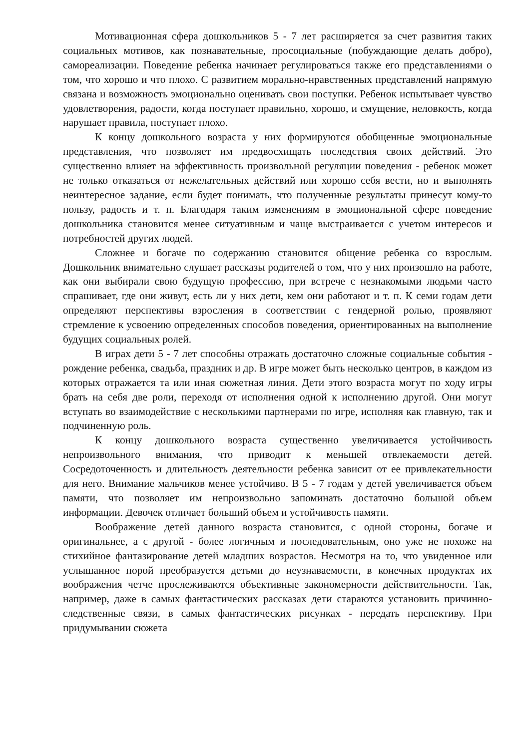Мотивационная сфера дошкольников 5 - 7 лет расширяется за счет развития таких социальных мотивов, как познавательные, просоциальные (побуждающие делать добро), самореализации. Поведение ребенка начинает регулироваться также его представлениями о том, что хорошо и что плохо. С развитием морально-нравственных представлений напрямую связана и возможность эмоционально оценивать свои поступки. Ребенок испытывает чувство удовлетворения, радости, когда поступает правильно, хорошо, и смущение, неловкость, когда нарушает правила, поступает плохо.
К концу дошкольного возраста у них формируются обобщенные эмоциональные представления, что позволяет им предвосхищать последствия своих действий. Это существенно влияет на эффективность произвольной регуляции поведения - ребенок может не только отказаться от нежелательных действий или хорошо себя вести, но и выполнять неинтересное задание, если будет понимать, что полученные результаты принесут кому-то пользу, радость и т. п. Благодаря таким изменениям в эмоциональной сфере поведение дошкольника становится менее ситуативным и чаще выстраивается с учетом интересов и потребностей других людей.
Сложнее и богаче по содержанию становится общение ребенка со взрослым. Дошкольник внимательно слушает рассказы родителей о том, что у них произошло на работе, как они выбирали свою будущую профессию, при встрече с незнакомыми людьми часто спрашивает, где они живут, есть ли у них дети, кем они работают и т. п. К семи годам дети определяют перспективы взросления в соответствии с гендерной ролью, проявляют стремление к усвоению определенных способов поведения, ориентированных на выполнение будущих социальных ролей.
В играх дети 5 - 7 лет способны отражать достаточно сложные социальные события - рождение ребенка, свадьба, праздник и др. В игре может быть несколько центров, в каждом из которых отражается та или иная сюжетная линия. Дети этого возраста могут по ходу игры брать на себя две роли, переходя от исполнения одной к исполнению другой. Они могут вступать во взаимодействие с несколькими партнерами по игре, исполняя как главную, так и подчиненную роль.
К концу дошкольного возраста существенно увеличивается устойчивость непроизвольного внимания, что приводит к меньшей отвлекаемости детей. Сосредоточенность и длительность деятельности ребенка зависит от ее привлекательности для него. Внимание мальчиков менее устойчиво. В 5 - 7 годам у детей увеличивается объем памяти, что позволяет им непроизвольно запоминать достаточно большой объем информации. Девочек отличает больший объем и устойчивость памяти.
Воображение детей данного возраста становится, с одной стороны, богаче и оригинальнее, а с другой - более логичным и последовательным, оно уже не похоже на стихийное фантазирование детей младших возрастов. Несмотря на то, что увиденное или услышанное порой преобразуется детьми до неузнаваемости, в конечных продуктах их воображения четче прослеживаются объективные закономерности действительности. Так, например, даже в самых фантастических рассказах дети стараются установить причинно- следственные связи, в самых фантастических рисунках - передать перспективу. При придумывании сюжета